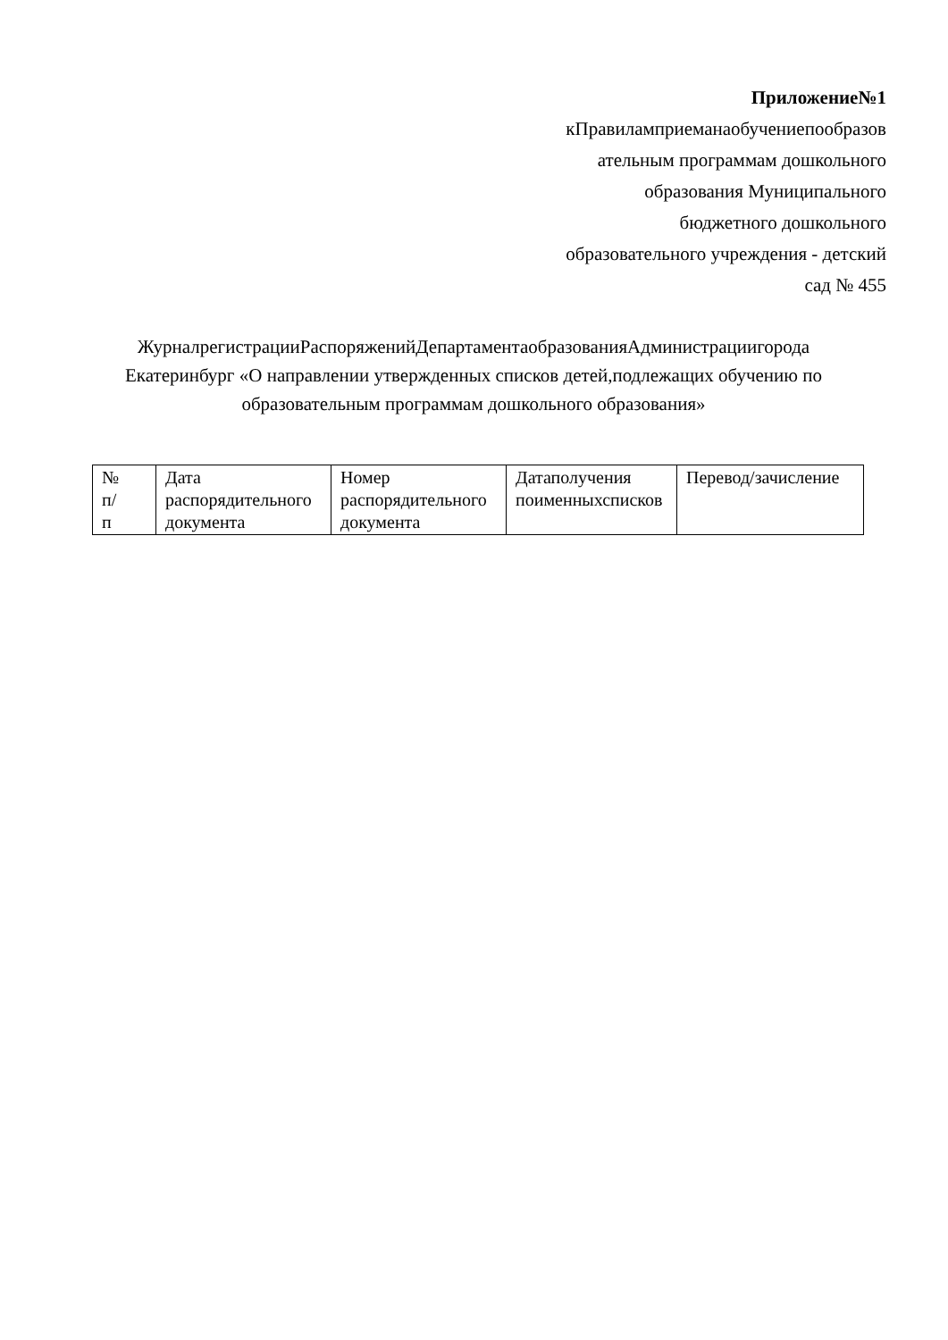Приложение№1
кПравиламприеманаобучениепообразов
ательным программам дошкольного
образования Муниципального
бюджетного дошкольного
образовательного учреждения - детский
сад № 455
ЖурналрегистрацииРаспоряженийДепартаментаобразованияАдминистрациигорода Екатеринбург «О направлении утвержденных списков детей,подлежащих обучению по образовательным программам дошкольного образования»
| № п/ п | Дата распорядительного документа | Номер распорядительного документа | Датаполучения поименныхсписков | Перевод/зачисление |